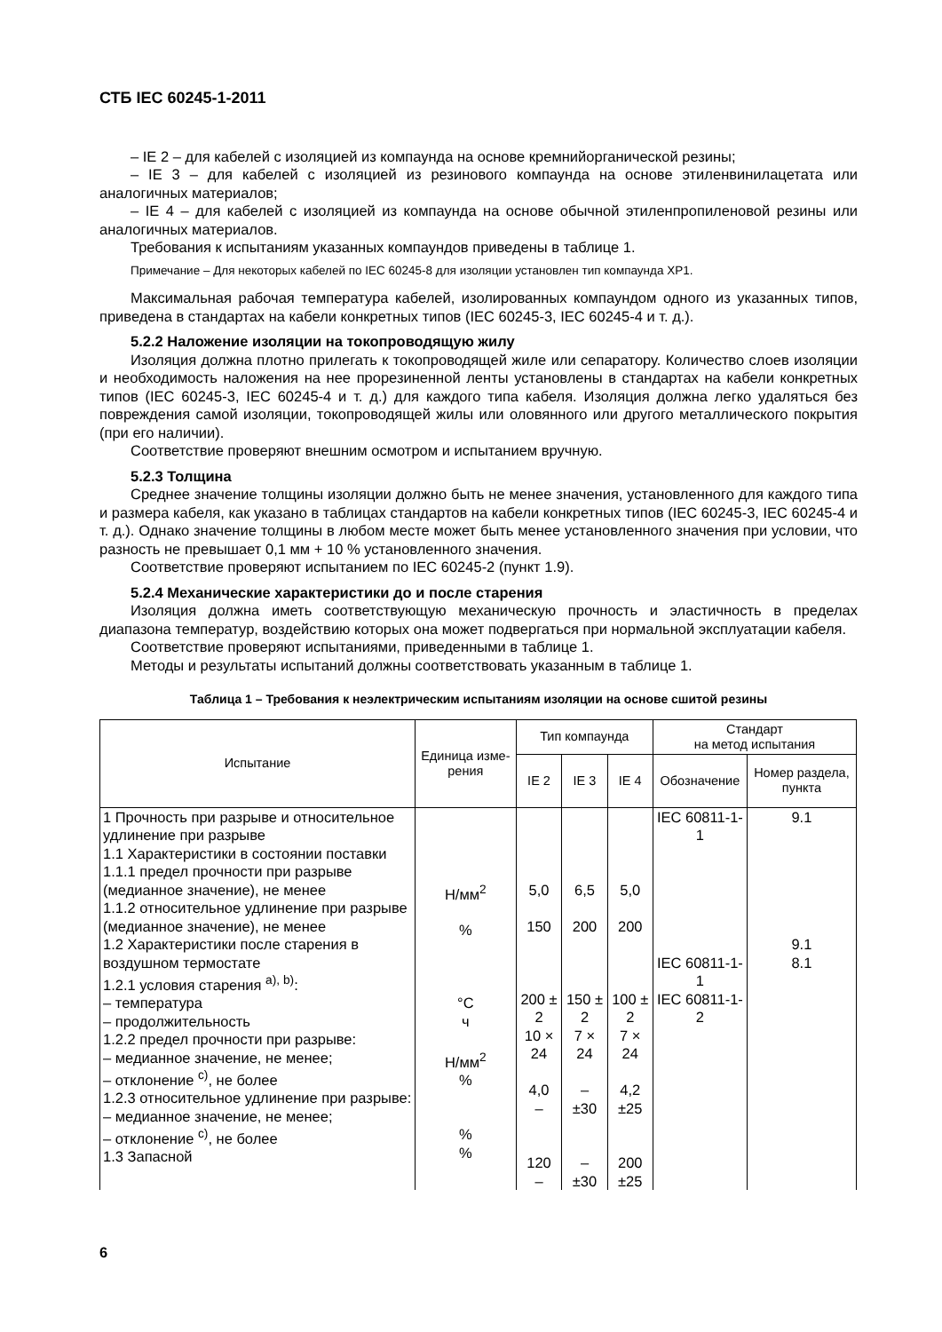СТБ IEC 60245-1-2011
– IE 2 – для кабелей с изоляцией из компаунда на основе кремнийорганической резины;
– IE 3 – для кабелей с изоляцией из резинового компаунда на основе этиленвинилацетата или аналогичных материалов;
– IE 4 – для кабелей с изоляцией из компаунда на основе обычной этиленпропиленовой резины или аналогичных материалов.
Требования к испытаниям указанных компаундов приведены в таблице 1.
Примечание – Для некоторых кабелей по IEC 60245-8 для изоляции установлен тип компаунда XP1.
Максимальная рабочая температура кабелей, изолированных компаундом одного из указанных типов, приведена в стандартах на кабели конкретных типов (IEC 60245-3, IEC 60245-4 и т. д.).
5.2.2 Наложение изоляции на токопроводящую жилу
Изоляция должна плотно прилегать к токопроводящей жиле или сепаратору. Количество слоев изоляции и необходимость наложения на нее прорезиненной ленты установлены в стандартах на кабели конкретных типов (IEC 60245-3, IEC 60245-4 и т. д.) для каждого типа кабеля. Изоляция должна легко удаляться без повреждения самой изоляции, токопроводящей жилы или оловянного или другого металлического покрытия (при его наличии).
Соответствие проверяют внешним осмотром и испытанием вручную.
5.2.3 Толщина
Среднее значение толщины изоляции должно быть не менее значения, установленного для каждого типа и размера кабеля, как указано в таблицах стандартов на кабели конкретных типов (IEC 60245-3, IEC 60245-4 и т. д.). Однако значение толщины в любом месте может быть менее установленного значения при условии, что разность не превышает 0,1 мм + 10 % установленного значения.
Соответствие проверяют испытанием по IEC 60245-2 (пункт 1.9).
5.2.4 Механические характеристики до и после старения
Изоляция должна иметь соответствующую механическую прочность и эластичность в пределах диапазона температур, воздействию которых она может подвергаться при нормальной эксплуатации кабеля.
Соответствие проверяют испытаниями, приведенными в таблице 1.
Методы и результаты испытаний должны соответствовать указанным в таблице 1.
Таблица 1 – Требования к неэлектрическим испытаниям изоляции на основе сшитой резины
| Испытание | Единица изме-рения | Тип компаунда | | | Стандарт на метод испытания | |
| --- | --- | --- | --- | --- | --- | --- |
| | | IE 2 | IE 3 | IE 4 | Обозначение | Номер раздела, пункта |
| 1 Прочность при разрыве и относительное удлинение при разрыве 1.1 Характеристики в состоянии поставки 1.1.1 предел прочности при разрыве (медианное значение), не менее 1.1.2 относительное удлинение при разрыве (медианное значение), не менее 1.2 Характеристики после старения в воздушном термостате 1.2.1 условия старения <sup>a), b)</sup>: – температура – продолжительность 1.2.2 предел прочности при разрыве: – медианное значение, не менее; – отклонение <sup>c)</sup>, не более 1.2.3 относительное удлинение при разрыве: – медианное значение, не менее; – отклонение <sup>c)</sup>, не более 1.3 Запасной | Н/мм<sup>2</sup> % °С ч Н/мм<sup>2</sup> % % % | 5,0 150 200 ± 2 10 × 24 4,0 – 120 – | 6,5 200 150 ± 2 7 × 24 – ±30 – ±30 | 5,0 200 100 ± 2 7 × 24 4,2 ±25 200 ±25 | IEC 60811-1-1 IEC 60811-1-1 IEC 60811-1-2 | 9.1 9.1 8.1 |
6